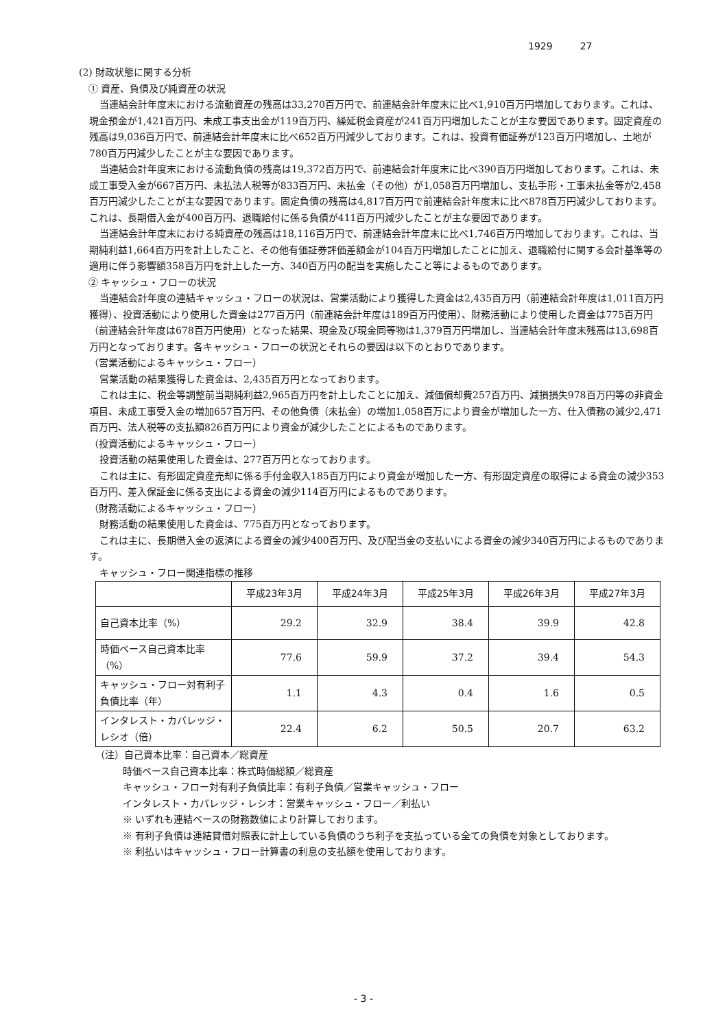1929 27
(2) 財政状態に関する分析
① 資産、負債及び純資産の状況
当連結会計年度末における流動資産の残高は33,270百万円で、前連結会計年度末に比べ1,910百万円増加しております。これは、現金預金が1,421百万円、未成工事支出金が119百万円、繰延税金資産が241百万円増加したことが主な要因であります。固定資産の残高は9,036百万円で、前連結会計年度末に比べ652百万円減少しております。これは、投資有価証券が123百万円増加し、土地が780百万円減少したことが主な要因であります。
当連結会計年度末における流動負債の残高は19,372百万円で、前連結会計年度末に比べ390百万円増加しております。これは、未成工事受入金が667百万円、未払法人税等が833百万円、未払金（その他）が1,058百万円増加し、支払手形・工事未払金等が2,458百万円減少したことが主な要因であります。固定負債の残高は4,817百万円で前連結会計年度末に比べ878百万円減少しております。これは、長期借入金が400百万円、退職給付に係る負債が411百万円減少したことが主な要因であります。
当連結会計年度末における純資産の残高は18,116百万円で、前連結会計年度末に比べ1,746百万円増加しております。これは、当期純利益1,664百万円を計上したこと、その他有価証券評価差額金が104百万円増加したことに加え、退職給付に関する会計基準等の適用に伴う影響額358百万円を計上した一方、340百万円の配当を実施したこと等によるものであります。
② キャッシュ・フローの状況
当連結会計年度の連結キャッシュ・フローの状況は、営業活動により獲得した資金は2,435百万円（前連結会計年度は1,011百万円獲得）、投資活動により使用した資金は277百万円（前連結会計年度は189百万円使用）、財務活動により使用した資金は775百万円（前連結会計年度は678百万円使用）となった結果、現金及び現金同等物は1,379百万円増加し、当連結会計年度末残高は13,698百万円となっております。各キャッシュ・フローの状況とそれらの要因は以下のとおりであります。
（営業活動によるキャッシュ・フロー）
営業活動の結果獲得した資金は、2,435百万円となっております。
これは主に、税金等調整前当期純利益2,965百万円を計上したことに加え、減価償却費257百万円、減損損失978百万円等の非資金項目、未成工事受入金の増加657百万円、その他負債（未払金）の増加1,058百万により資金が増加した一方、仕入債務の減少2,471百万円、法人税等の支払額826百万円により資金が減少したことによるものであります。
（投資活動によるキャッシュ・フロー）
投資活動の結果使用した資金は、277百万円となっております。
これは主に、有形固定資産売却に係る手付金収入185百万円により資金が増加した一方、有形固定資産の取得による資金の減少353百万円、差入保証金に係る支出による資金の減少114百万円によるものであります。
（財務活動によるキャッシュ・フロー）
財務活動の結果使用した資金は、775百万円となっております。
これは主に、長期借入金の返済による資金の減少400百万円、及び配当金の支払いによる資金の減少340百万円によるものであります。
キャッシュ・フロー関連指標の推移
| | 平成23年3月 | 平成24年3月 | 平成25年3月 | 平成26年3月 | 平成27年3月 |
| --- | --- | --- | --- | --- | --- |
| 自己資本比率（%） | 29.2 | 32.9 | 38.4 | 39.9 | 42.8 |
| 時価ベース自己資本比率（%） | 77.6 | 59.9 | 37.2 | 39.4 | 54.3 |
| キャッシュ・フロー対有利子負債比率（年） | 1.1 | 4.3 | 0.4 | 1.6 | 0.5 |
| インタレスト・カバレッジ・レシオ（倍） | 22.4 | 6.2 | 50.5 | 20.7 | 63.2 |
（注）自己資本比率：自己資本／総資産
時価ベース自己資本比率：株式時価総額／総資産
キャッシュ・フロー対有利子負債比率：有利子負債／営業キャッシュ・フロー
インタレスト・カバレッジ・レシオ：営業キャッシュ・フロー／利払い
※ いずれも連結ベースの財務数値により計算しております。
※ 有利子負債は連結貸借対照表に計上している負債のうち利子を支払っている全ての負債を対象としております。
※ 利払いはキャッシュ・フロー計算書の利息の支払額を使用しております。
- 3 -